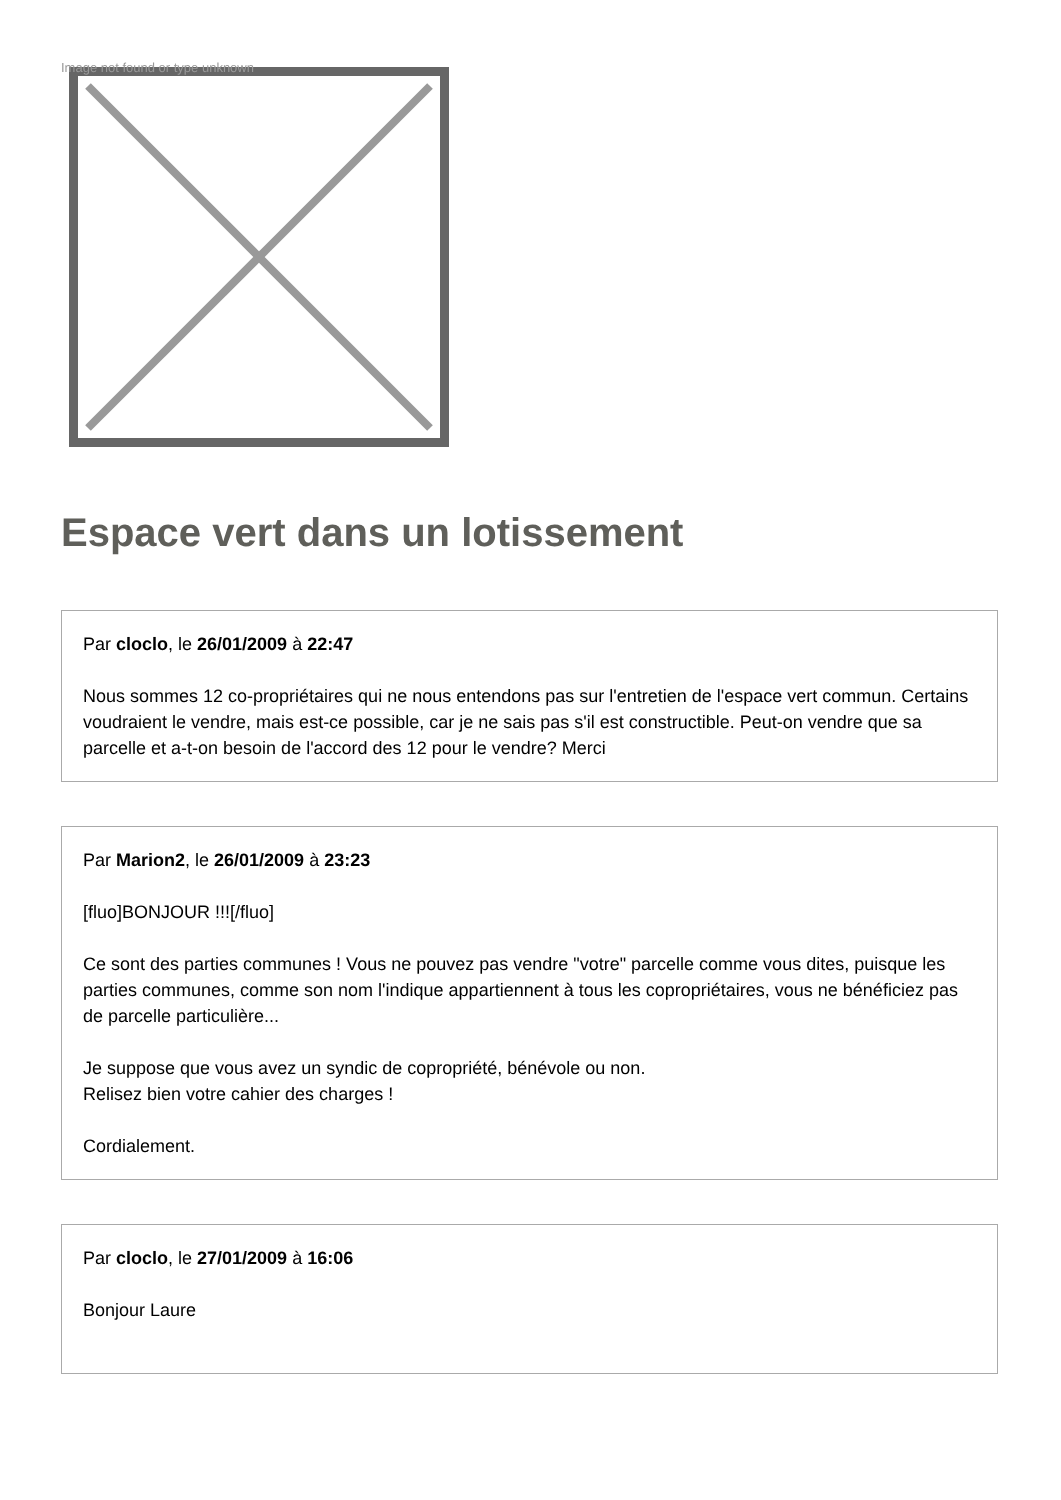Image not found or type unknown
Espace vert dans un lotissement
Par cloclo, le 26/01/2009 à 22:47
Nous sommes 12 co-propriétaires qui ne nous entendons pas sur l'entretien de l'espace vert commun. Certains voudraient le vendre, mais est-ce possible, car je ne sais pas s'il est constructible. Peut-on vendre que sa parcelle et a-t-on besoin de l'accord des 12 pour le vendre? Merci
Par Marion2, le 26/01/2009 à 23:23
[fluo]BONJOUR !!![/fluo]
Ce sont des parties communes ! Vous ne pouvez pas vendre "votre" parcelle comme vous dites, puisque les parties communes, comme son nom l'indique appartiennent à tous les copropriétaires, vous ne bénéficiez pas de parcelle particulière...
Je suppose que vous avez un syndic de copropriété, bénévole ou non.
Relisez bien votre cahier des charges !
Cordialement.
Par cloclo, le 27/01/2009 à 16:06
Bonjour Laure